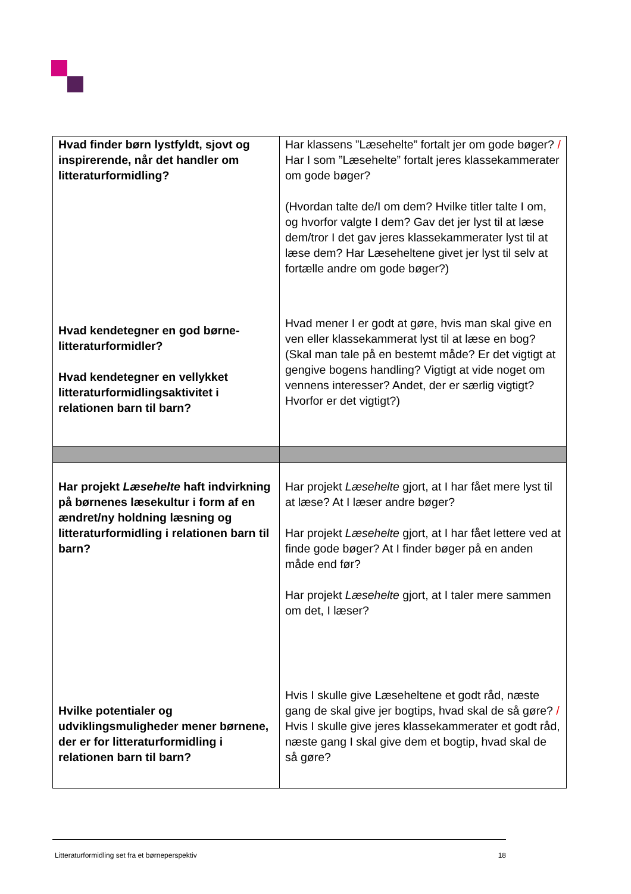| Hvad finder børn lystfyldt, sjovt og inspirerende, når det handler om litteraturformidling? Hvad kendetegner en god børne-litteraturformidler? Hvad kendetegner en vellykket litteraturformidlingsaktivitet i relationen barn til barn? | Har klassens ”Læsehelte” fortalt jer om gode bøger? / Har I som ”Læsehelte” fortalt jeres klassekammerater om gode bøger? (Hvordan talte de/I om dem? Hvilke titler talte I om, og hvorfor valgte I dem? Gav det jer lyst til at læse dem/tror I det gav jeres klassekammerater lyst til at læse dem? Har Læseheltene givet jer lyst til selv at fortælle andre om gode bøger?) Hvad mener I er godt at gøre, hvis man skal give en ven eller klassekammerat lyst til at læse en bog? (Skal man tale på en bestemt måde? Er det vigtigt at gengive bogens handling? Vigtigt at vide noget om vennens interesser? Andet, der er særlig vigtigt? Hvorfor er det vigtigt?) |
| Har projekt Læsehelte haft indvirkning på børnenes læsekultur i form af en ændret/ny holdning læsning og litteraturformidling i relationen barn til barn? Hvilke potentialer og udviklingsmuligheder mener børnene, der er for litteraturformidling i relationen barn til barn? | Har projekt Læsehelte gjort, at I har fået mere lyst til at læse? At I læser andre bøger? Har projekt Læsehelte gjort, at I har fået lettere ved at finde gode bøger? At I finder bøger på en anden måde end før? Har projekt Læsehelte gjort, at I taler mere sammen om det, I læser? Hvis I skulle give Læseheltene et godt råd, næste gang de skal give jer bogtips, hvad skal de så gøre? / Hvis I skulle give jeres klassekammerater et godt råd, næste gang I skal give dem et bogtip, hvad skal de så gøre? |
Litteraturformidling set fra et børneperspektiv 18